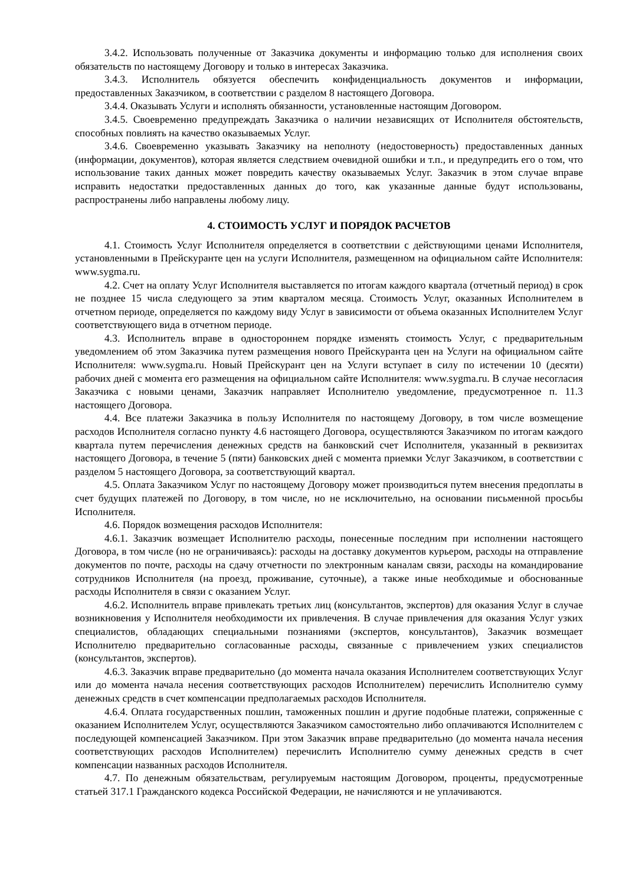3.4.2. Использовать полученные от Заказчика документы и информацию только для исполнения своих обязательств по настоящему Договору и только в интересах Заказчика.
3.4.3. Исполнитель обязуется обеспечить конфиденциальность документов и информации, предоставленных Заказчиком, в соответствии с разделом 8 настоящего Договора.
3.4.4. Оказывать Услуги и исполнять обязанности, установленные настоящим Договором.
3.4.5. Своевременно предупреждать Заказчика о наличии независящих от Исполнителя обстоятельств, способных повлиять на качество оказываемых Услуг.
3.4.6. Своевременно указывать Заказчику на неполноту (недостоверность) предоставленных данных (информации, документов), которая является следствием очевидной ошибки и т.п., и предупредить его о том, что использование таких данных может повредить качеству оказываемых Услуг. Заказчик в этом случае вправе исправить недостатки предоставленных данных до того, как указанные данные будут использованы, распространены либо направлены любому лицу.
4. СТОИМОСТЬ УСЛУГ И ПОРЯДОК РАСЧЕТОВ
4.1. Стоимость Услуг Исполнителя определяется в соответствии с действующими ценами Исполнителя, установленными в Прейскуранте цен на услуги Исполнителя, размещенном на официальном сайте Исполнителя: www.sygma.ru.
4.2. Счет на оплату Услуг Исполнителя выставляется по итогам каждого квартала (отчетный период) в срок не позднее 15 числа следующего за этим кварталом месяца. Стоимость Услуг, оказанных Исполнителем в отчетном периоде, определяется по каждому виду Услуг в зависимости от объема оказанных Исполнителем Услуг соответствующего вида в отчетном периоде.
4.3. Исполнитель вправе в одностороннем порядке изменять стоимость Услуг, с предварительным уведомлением об этом Заказчика путем размещения нового Прейскуранта цен на Услуги на официальном сайте Исполнителя: www.sygma.ru. Новый Прейскурант цен на Услуги вступает в силу по истечении 10 (десяти) рабочих дней с момента его размещения на официальном сайте Исполнителя: www.sygma.ru. В случае несогласия Заказчика с новыми ценами, Заказчик направляет Исполнителю уведомление, предусмотренное п. 11.3 настоящего Договора.
4.4. Все платежи Заказчика в пользу Исполнителя по настоящему Договору, в том числе возмещение расходов Исполнителя согласно пункту 4.6 настоящего Договора, осуществляются Заказчиком по итогам каждого квартала путем перечисления денежных средств на банковский счет Исполнителя, указанный в реквизитах настоящего Договора, в течение 5 (пяти) банковских дней с момента приемки Услуг Заказчиком, в соответствии с разделом 5 настоящего Договора, за соответствующий квартал.
4.5. Оплата Заказчиком Услуг по настоящему Договору может производиться путем внесения предоплаты в счет будущих платежей по Договору, в том числе, но не исключительно, на основании письменной просьбы Исполнителя.
4.6. Порядок возмещения расходов Исполнителя:
4.6.1. Заказчик возмещает Исполнителю расходы, понесенные последним при исполнении настоящего Договора, в том числе (но не ограничиваясь): расходы на доставку документов курьером, расходы на отправление документов по почте, расходы на сдачу отчетности по электронным каналам связи, расходы на командирование сотрудников Исполнителя (на проезд, проживание, суточные), а также иные необходимые и обоснованные расходы Исполнителя в связи с оказанием Услуг.
4.6.2. Исполнитель вправе привлекать третьих лиц (консультантов, экспертов) для оказания Услуг в случае возникновения у Исполнителя необходимости их привлечения. В случае привлечения для оказания Услуг узких специалистов, обладающих специальными познаниями (экспертов, консультантов), Заказчик возмещает Исполнителю предварительно согласованные расходы, связанные с привлечением узких специалистов (консультантов, экспертов).
4.6.3. Заказчик вправе предварительно (до момента начала оказания Исполнителем соответствующих Услуг или до момента начала несения соответствующих расходов Исполнителем) перечислить Исполнителю сумму денежных средств в счет компенсации предполагаемых расходов Исполнителя.
4.6.4. Оплата государственных пошлин, таможенных пошлин и другие подобные платежи, сопряженные с оказанием Исполнителем Услуг, осуществляются Заказчиком самостоятельно либо оплачиваются Исполнителем с последующей компенсацией Заказчиком. При этом Заказчик вправе предварительно (до момента начала несения соответствующих расходов Исполнителем) перечислить Исполнителю сумму денежных средств в счет компенсации названных расходов Исполнителя.
4.7. По денежным обязательствам, регулируемым настоящим Договором, проценты, предусмотренные статьей 317.1 Гражданского кодекса Российской Федерации, не начисляются и не уплачиваются.